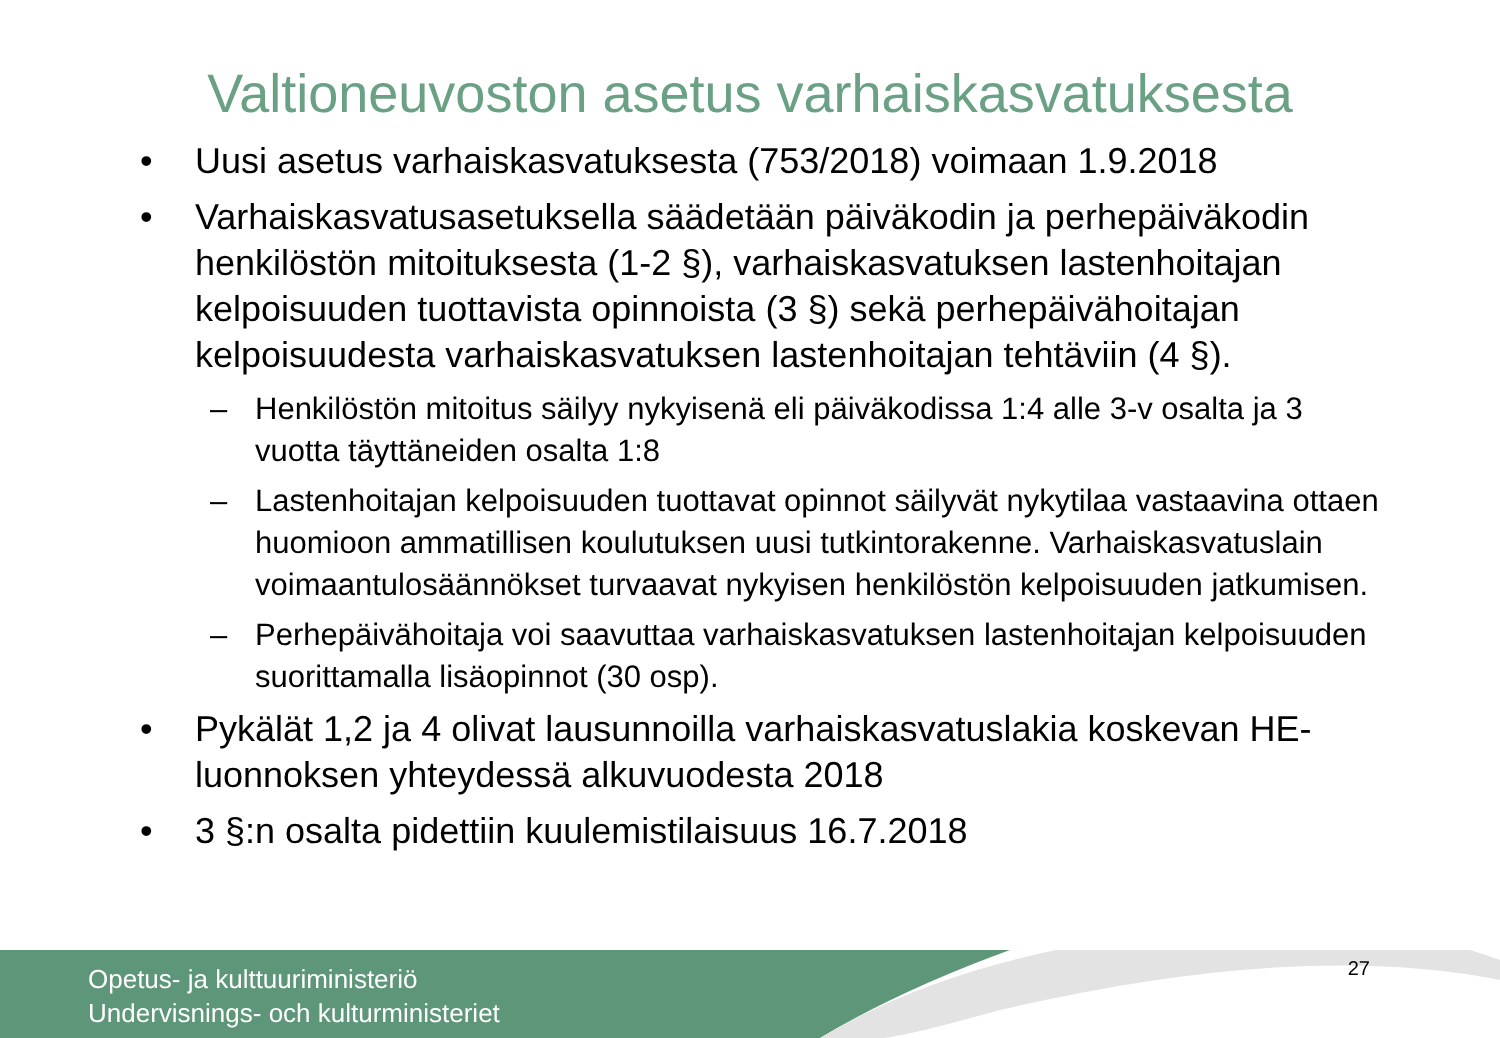Valtioneuvoston asetus varhaiskasvatuksesta
• Uusi asetus varhaiskasvatuksesta (753/2018) voimaan 1.9.2018
• Varhaiskasvatusasetuksella säädetään päiväkodin ja perhepäiväkodin henkilöstön mitoituksesta (1-2 §), varhaiskasvatuksen lastenhoitajan kelpoisuuden tuottavista opinnoista (3 §) sekä perhepäivähoitajan kelpoisuudesta varhaiskasvatuksen lastenhoitajan tehtäviin (4 §).
– Henkilöstön mitoitus säilyy nykyisenä eli päiväkodissa 1:4 alle 3-v osalta ja 3 vuotta täyttäneiden osalta 1:8
– Lastenhoitajan kelpoisuuden tuottavat opinnot säilyvät nykytilaa vastaavina ottaen huomioon ammatillisen koulutuksen uusi tutkintorakenne. Varhaiskasvatuslain voimaantulosäännökset turvaavat nykyisen henkilöstön kelpoisuuden jatkumisen.
– Perhepäivähoitaja voi saavuttaa varhaiskasvatuksen lastenhoitajan kelpoisuuden suorittamalla lisäopinnot (30 osp).
• Pykälät 1,2 ja 4 olivat lausunnoilla varhaiskasvatuslakia koskevan HE-luonnoksen yhteydessä alkuvuodesta 2018
• 3 §:n osalta pidettiin kuulemistilaisuus 16.7.2018
27
Opetus- ja kulttuuriministeriö
Undervisnings- och kulturministeriet